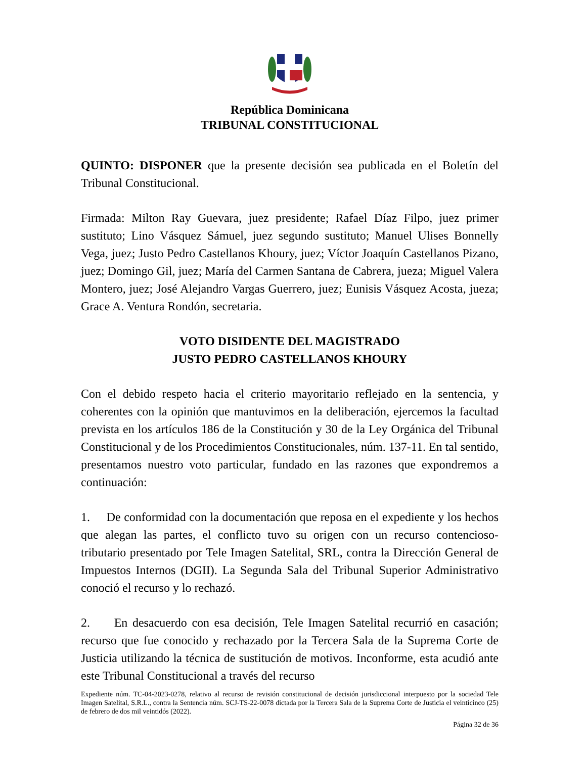República Dominicana
TRIBUNAL CONSTITUCIONAL
QUINTO: DISPONER que la presente decisión sea publicada en el Boletín del Tribunal Constitucional.
Firmada: Milton Ray Guevara, juez presidente; Rafael Díaz Filpo, juez primer sustituto; Lino Vásquez Sámuel, juez segundo sustituto; Manuel Ulises Bonnelly Vega, juez; Justo Pedro Castellanos Khoury, juez; Víctor Joaquín Castellanos Pizano, juez; Domingo Gil, juez; María del Carmen Santana de Cabrera, jueza; Miguel Valera Montero, juez; José Alejandro Vargas Guerrero, juez; Eunisis Vásquez Acosta, jueza; Grace A. Ventura Rondón, secretaria.
VOTO DISIDENTE DEL MAGISTRADO
JUSTO PEDRO CASTELLANOS KHOURY
Con el debido respeto hacia el criterio mayoritario reflejado en la sentencia, y coherentes con la opinión que mantuvimos en la deliberación, ejercemos la facultad prevista en los artículos 186 de la Constitución y 30 de la Ley Orgánica del Tribunal Constitucional y de los Procedimientos Constitucionales, núm. 137-11. En tal sentido, presentamos nuestro voto particular, fundado en las razones que expondremos a continuación:
1. De conformidad con la documentación que reposa en el expediente y los hechos que alegan las partes, el conflicto tuvo su origen con un recurso contencioso-tributario presentado por Tele Imagen Satelital, SRL, contra la Dirección General de Impuestos Internos (DGII). La Segunda Sala del Tribunal Superior Administrativo conoció el recurso y lo rechazó.
2. En desacuerdo con esa decisión, Tele Imagen Satelital recurrió en casación; recurso que fue conocido y rechazado por la Tercera Sala de la Suprema Corte de Justicia utilizando la técnica de sustitución de motivos. Inconforme, esta acudió ante este Tribunal Constitucional a través del recurso
Expediente núm. TC-04-2023-0278, relativo al recurso de revisión constitucional de decisión jurisdiccional interpuesto por la sociedad Tele Imagen Satelital, S.R.L., contra la Sentencia núm. SCJ-TS-22-0078 dictada por la Tercera Sala de la Suprema Corte de Justicia el veinticinco (25) de febrero de dos mil veintidós (2022).
Página 32 de 36